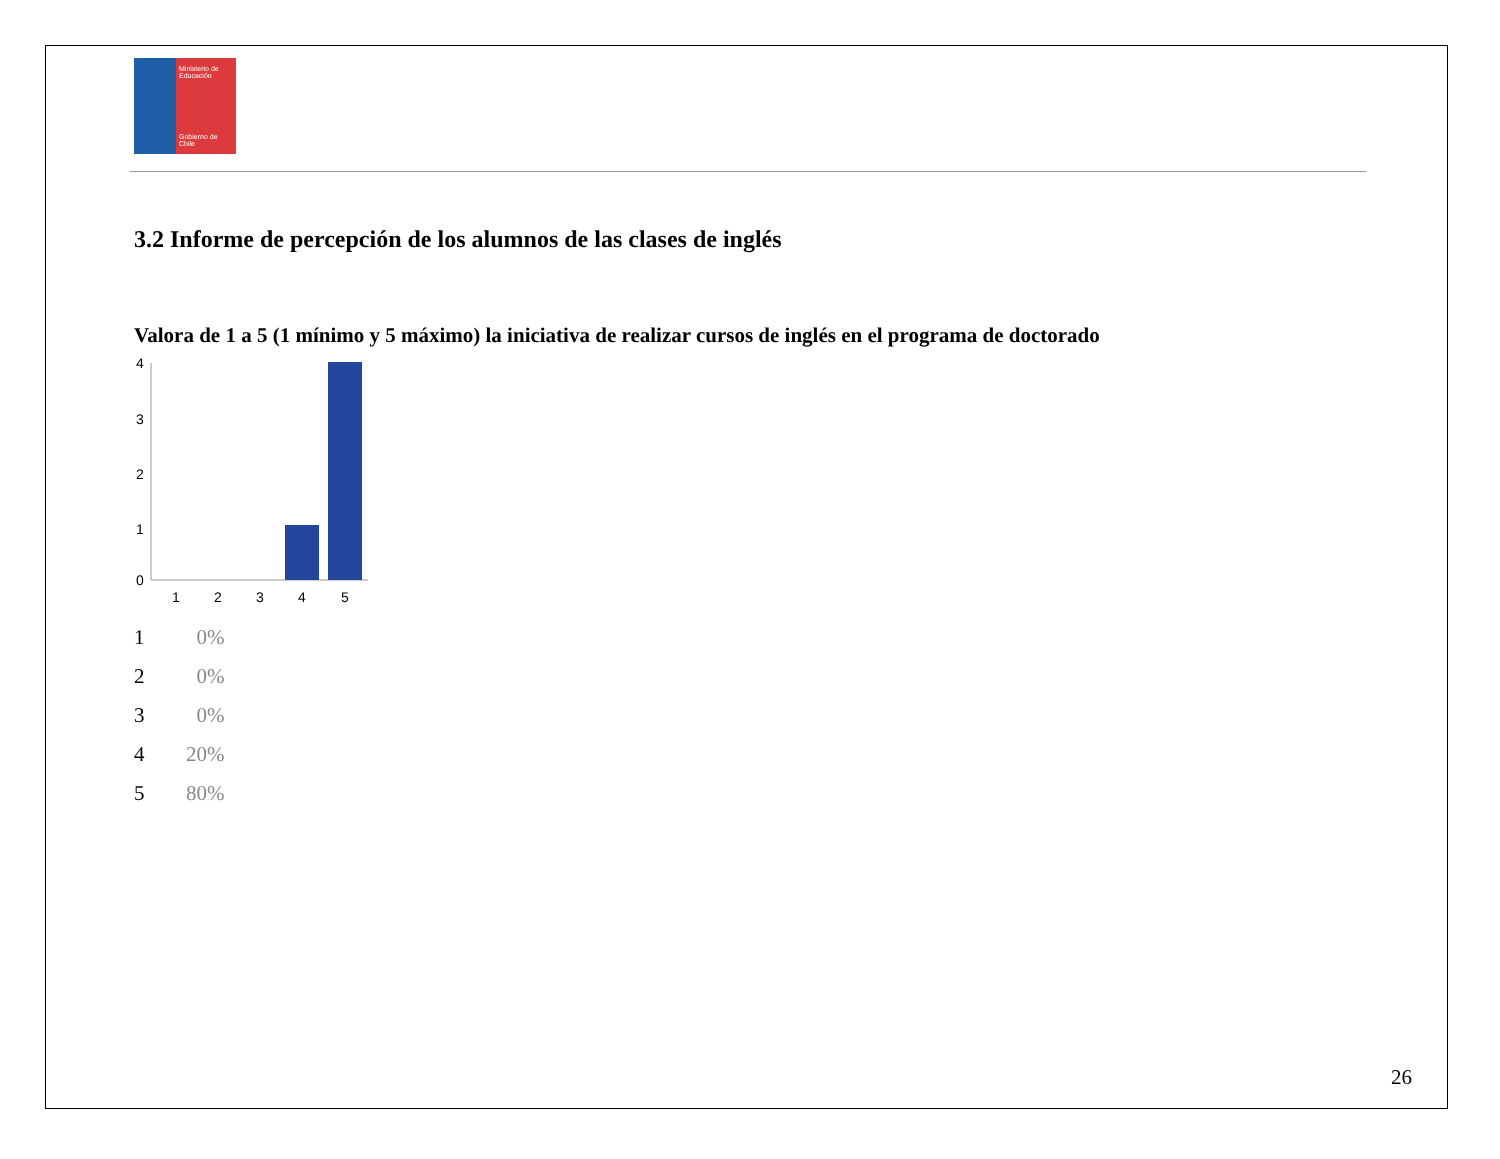Ministerio de Educación
Gobierno de Chile
3.2 Informe de percepción de los alumnos de las clases de inglés
Valora de 1 a 5 (1 mínimo y 5 máximo) la iniciativa de realizar cursos de inglés en el programa de doctorado
4
3
2
1
0
1
2
3
4
5
| 1 | 0% |
| 2 | 0% |
| 3 | 0% |
| 4 | 20% |
| 5 | 80% |
26